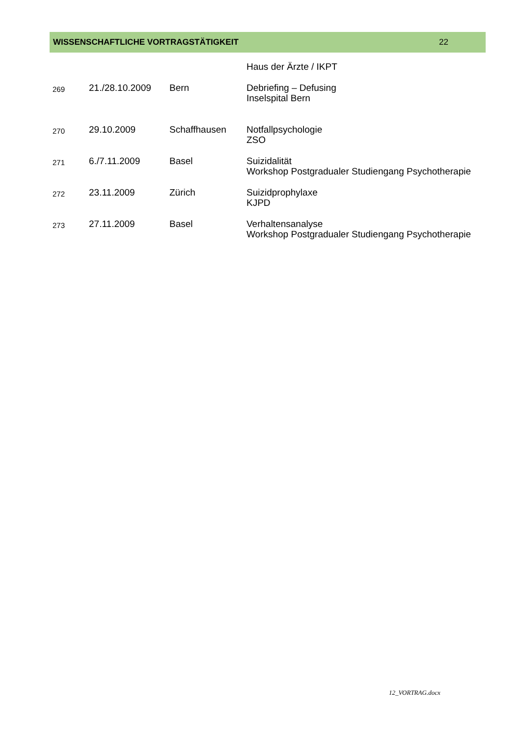WISSENSCHAFTLICHE VORTRAGSTÄTIGKEIT 22
| | | | Haus der Ärzte / IKPT |
| 269 | 21./28.10.2009 | Bern | Debriefing – Defusing Inselspital Bern |
| 270 | 29.10.2009 | Schaffhausen | Notfallpsychologie ZSO |
| 271 | 6./7.11.2009 | Basel | Suizidalität Workshop Postgradualer Studiengang Psychotherapie |
| 272 | 23.11.2009 | Zürich | Suizidprophylaxe KJPD |
| 273 | 27.11.2009 | Basel | Verhaltensanalyse Workshop Postgradualer Studiengang Psychotherapie |
12_VORTRAG.docx